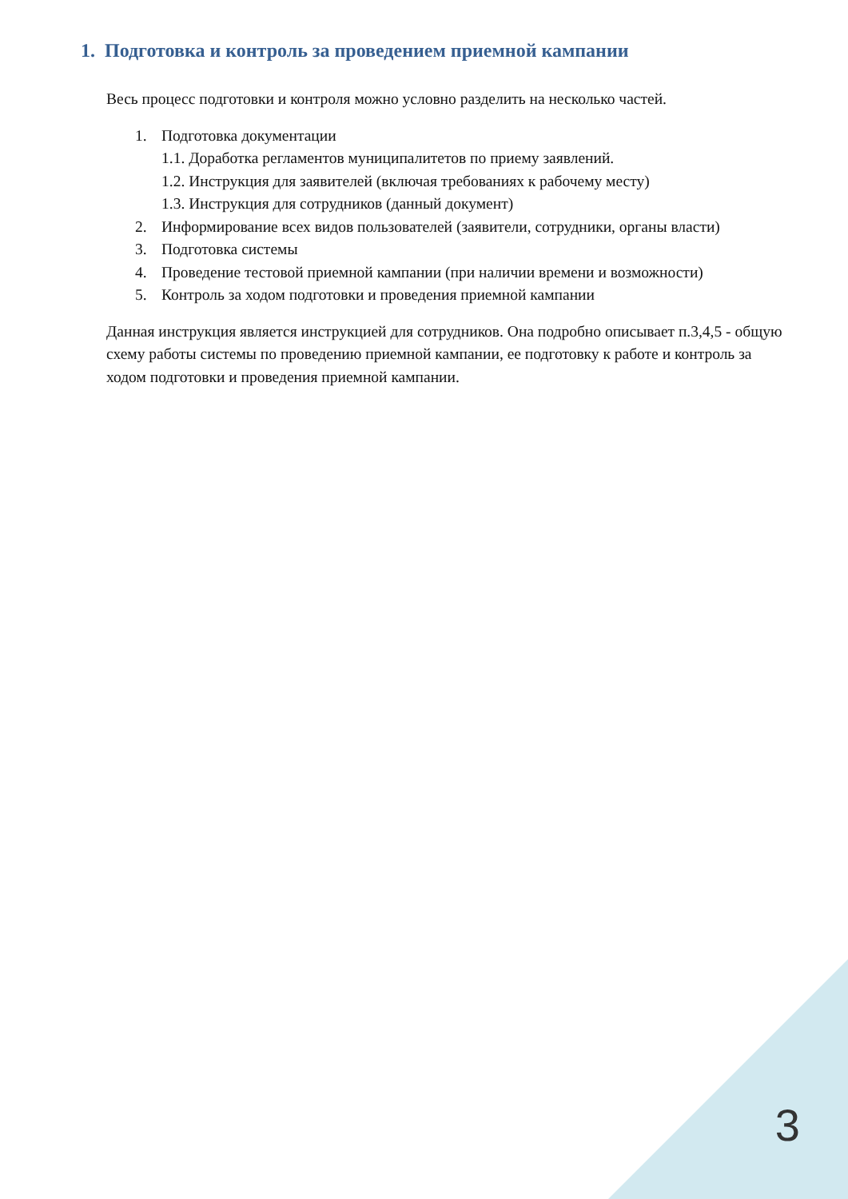1. Подготовка и контроль за проведением приемной кампании
Весь процесс подготовки и контроля можно условно разделить на несколько частей.
1. Подготовка документации
1.1. Доработка регламентов муниципалитетов по приему заявлений.
1.2. Инструкция для заявителей (включая требованиях к рабочему месту)
1.3. Инструкция для сотрудников (данный документ)
2. Информирование всех видов пользователей (заявители, сотрудники, органы власти)
3. Подготовка системы
4. Проведение тестовой приемной кампании (при наличии времени и возможности)
5. Контроль за ходом подготовки и проведения приемной кампании
Данная инструкция является инструкцией для сотрудников. Она подробно описывает п.3,4,5 - общую схему работы системы по проведению приемной кампании, ее подготовку к работе и контроль за ходом подготовки и проведения приемной кампании.
3